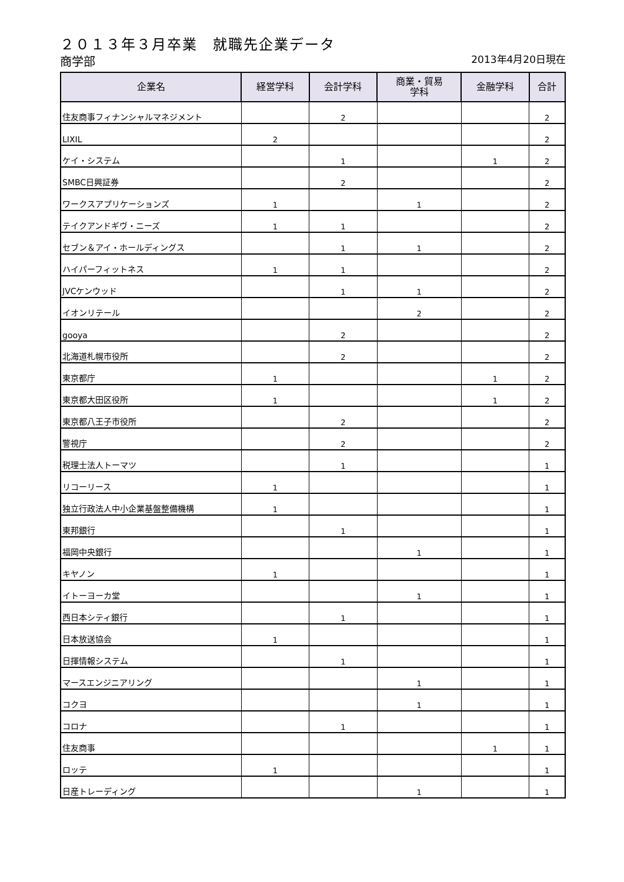２０１３年３月卒業　就職先企業データ
商学部 2013年4月20日現在
| 企業名 | 経営学科 | 会計学科 | 商業・貿易 学科 | 金融学科 | 合計 |
| --- | --- | --- | --- | --- | --- |
| 住友商事フィナンシャルマネジメント | | 2 | | | 2 |
| LIXIL | 2 | | | | 2 |
| ケイ・システム | | 1 | | 1 | 2 |
| SMBC日興証券 | | 2 | | | 2 |
| ワークスアプリケーションズ | 1 | | 1 | | 2 |
| テイクアンドギヴ・ニーズ | 1 | 1 | | | 2 |
| セブン＆アイ・ホールディングス | | 1 | 1 | | 2 |
| ハイパーフィットネス | 1 | 1 | | | 2 |
| JVCケンウッド | | 1 | 1 | | 2 |
| イオンリテール | | | 2 | | 2 |
| gooya | | 2 | | | 2 |
| 北海道札幌市役所 | | 2 | | | 2 |
| 東京都庁 | 1 | | | 1 | 2 |
| 東京都大田区役所 | 1 | | | 1 | 2 |
| 東京都八王子市役所 | | 2 | | | 2 |
| 警視庁 | | 2 | | | 2 |
| 税理士法人トーマツ | | 1 | | | 1 |
| リコーリース | 1 | | | | 1 |
| 独立行政法人中小企業基盤整備機構 | 1 | | | | 1 |
| 東邦銀行 | | 1 | | | 1 |
| 福岡中央銀行 | | | 1 | | 1 |
| キヤノン | 1 | | | | 1 |
| イトーヨーカ堂 | | | 1 | | 1 |
| 西日本シティ銀行 | | 1 | | | 1 |
| 日本放送協会 | 1 | | | | 1 |
| 日揮情報システム | | 1 | | | 1 |
| マースエンジニアリング | | | 1 | | 1 |
| コクヨ | | | 1 | | 1 |
| コロナ | | 1 | | | 1 |
| 住友商事 | | | | 1 | 1 |
| ロッテ | 1 | | | | 1 |
| 日産トレーディング | | | 1 | | 1 |